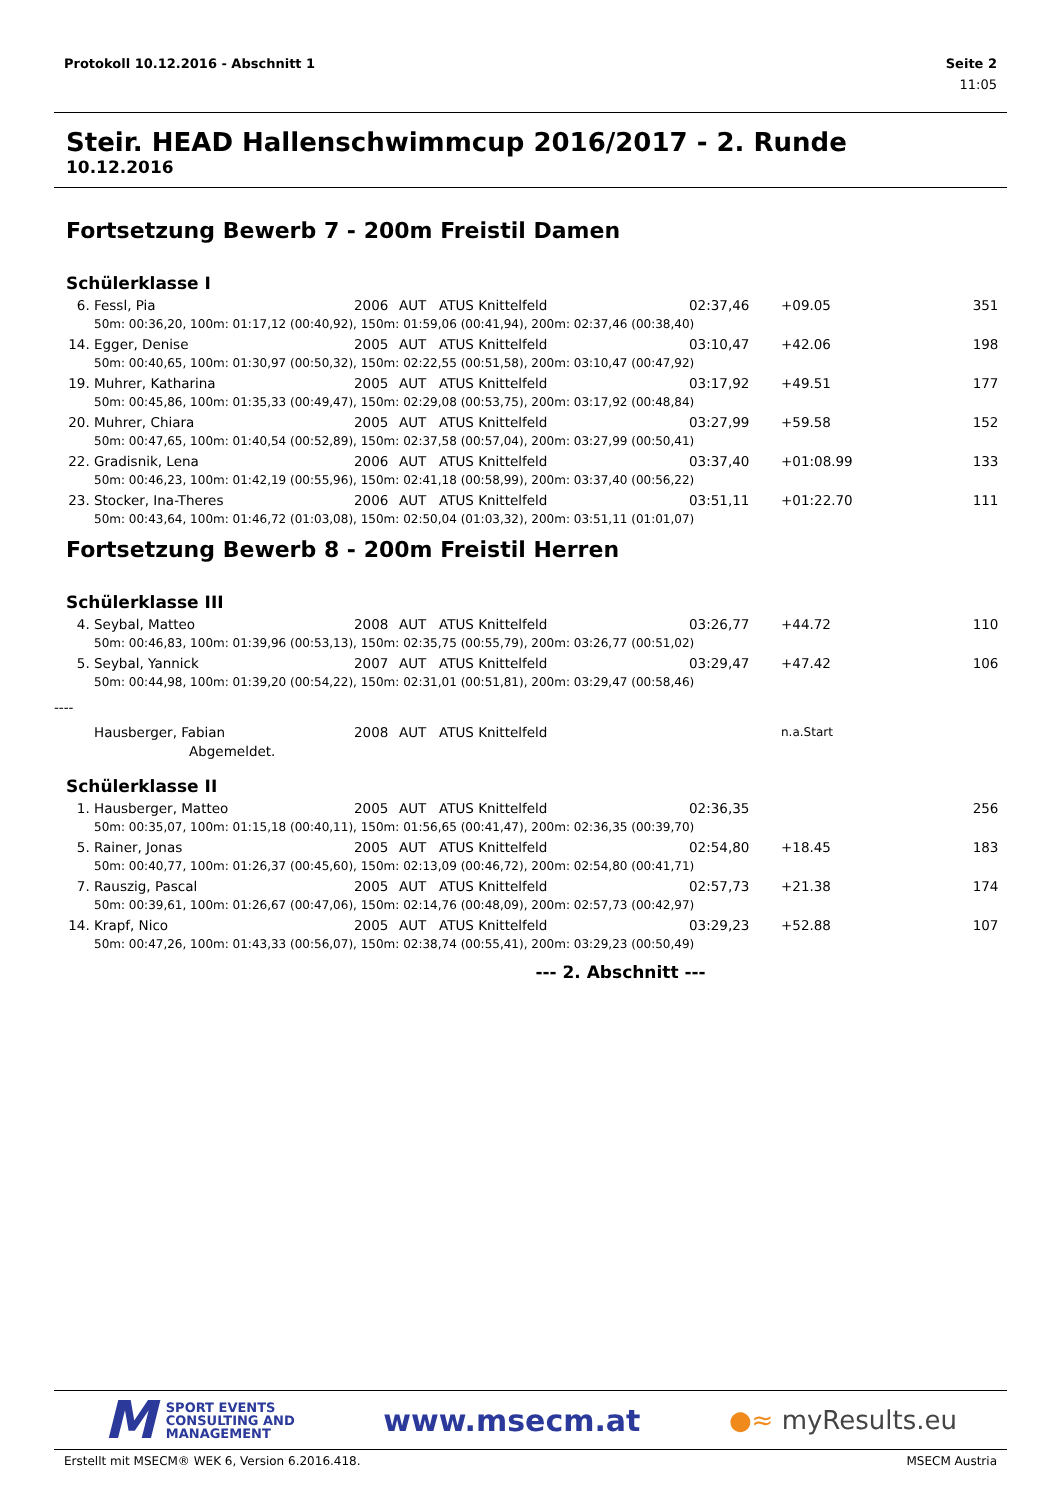Protokoll 10.12.2016 - Abschnitt 1 Seite 2
11:05
Steir. HEAD Hallenschwimmcup 2016/2017 - 2. Runde
10.12.2016
Fortsetzung Bewerb 7 - 200m Freistil Damen
Schülerklasse I
| 6. | Fessl, Pia | 2006 | AUT | ATUS Knittelfeld | 02:37,46 | +09.05 | 351 |
| | 50m: 00:36,20, 100m: 01:17,12 (00:40,92), 150m: 01:59,06 (00:41,94), 200m: 02:37,46 (00:38,40) | | | | | | |
| 14. | Egger, Denise | 2005 | AUT | ATUS Knittelfeld | 03:10,47 | +42.06 | 198 |
| | 50m: 00:40,65, 100m: 01:30,97 (00:50,32), 150m: 02:22,55 (00:51,58), 200m: 03:10,47 (00:47,92) | | | | | | |
| 19. | Muhrer, Katharina | 2005 | AUT | ATUS Knittelfeld | 03:17,92 | +49.51 | 177 |
| | 50m: 00:45,86, 100m: 01:35,33 (00:49,47), 150m: 02:29,08 (00:53,75), 200m: 03:17,92 (00:48,84) | | | | | | |
| 20. | Muhrer, Chiara | 2005 | AUT | ATUS Knittelfeld | 03:27,99 | +59.58 | 152 |
| | 50m: 00:47,65, 100m: 01:40,54 (00:52,89), 150m: 02:37,58 (00:57,04), 200m: 03:27,99 (00:50,41) | | | | | | |
| 22. | Gradisnik, Lena | 2006 | AUT | ATUS Knittelfeld | 03:37,40 | +01:08.99 | 133 |
| | 50m: 00:46,23, 100m: 01:42,19 (00:55,96), 150m: 02:41,18 (00:58,99), 200m: 03:37,40 (00:56,22) | | | | | | |
| 23. | Stocker, Ina-Theres | 2006 | AUT | ATUS Knittelfeld | 03:51,11 | +01:22.70 | 111 |
| | 50m: 00:43,64, 100m: 01:46,72 (01:03,08), 150m: 02:50,04 (01:03,32), 200m: 03:51,11 (01:01,07) | | | | | | |
Fortsetzung Bewerb 8 - 200m Freistil Herren
Schülerklasse III
| 4. | Seybal, Matteo | 2008 | AUT | ATUS Knittelfeld | 03:26,77 | +44.72 | 110 |
| | 50m: 00:46,83, 100m: 01:39,96 (00:53,13), 150m: 02:35,75 (00:55,79), 200m: 03:26,77 (00:51,02) | | | | | | |
| 5. | Seybal, Yannick | 2007 | AUT | ATUS Knittelfeld | 03:29,47 | +47.42 | 106 |
| | 50m: 00:44,98, 100m: 01:39,20 (00:54,22), 150m: 02:31,01 (00:51,81), 200m: 03:29,47 (00:58,46) | | | | | | |
| ---- | | | | | | | |
| | Hausberger, Fabian | 2008 | AUT | ATUS Knittelfeld | | n.a.Start | |
| | Abgemeldet. | | | | | | |
Schülerklasse II
| 1. | Hausberger, Matteo | 2005 | AUT | ATUS Knittelfeld | 02:36,35 | | 256 |
| | 50m: 00:35,07, 100m: 01:15,18 (00:40,11), 150m: 01:56,65 (00:41,47), 200m: 02:36,35 (00:39,70) | | | | | | |
| 5. | Rainer, Jonas | 2005 | AUT | ATUS Knittelfeld | 02:54,80 | +18.45 | 183 |
| | 50m: 00:40,77, 100m: 01:26,37 (00:45,60), 150m: 02:13,09 (00:46,72), 200m: 02:54,80 (00:41,71) | | | | | | |
| 7. | Rauszig, Pascal | 2005 | AUT | ATUS Knittelfeld | 02:57,73 | +21.38 | 174 |
| | 50m: 00:39,61, 100m: 01:26,67 (00:47,06), 150m: 02:14,76 (00:48,09), 200m: 02:57,73 (00:42,97) | | | | | | |
| 14. | Krapf, Nico | 2005 | AUT | ATUS Knittelfeld | 03:29,23 | +52.88 | 107 |
| | 50m: 00:47,26, 100m: 01:43,33 (00:56,07), 150m: 02:38,74 (00:55,41), 200m: 03:29,23 (00:50,49) | | | | | | |
--- 2. Abschnitt ---
M SPORT EVENTS
CONSULTING AND
MANAGEMENT
www.msecm.at
●≈ myResults.eu
Erstellt mit MSECM® WEK 6, Version 6.2016.418. MSECM Austria